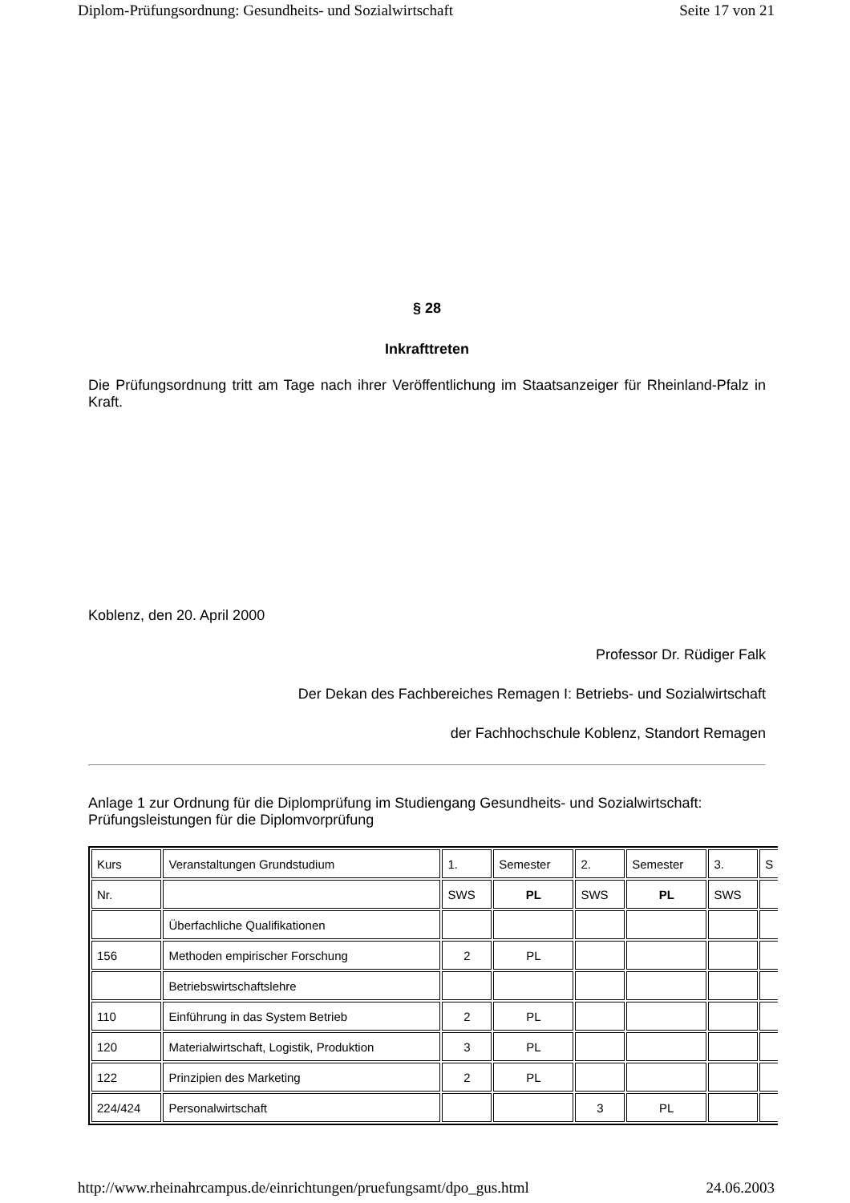Diplom-Prüfungsordnung: Gesundheits- und Sozialwirtschaft Seite 17 von 21
§ 28
Inkrafttreten
Die Prüfungsordnung tritt am Tage nach ihrer Veröffentlichung im Staatsanzeiger für Rheinland-Pfalz in Kraft.
Koblenz, den 20. April 2000
Professor Dr. Rüdiger Falk
Der Dekan des Fachbereiches Remagen I: Betriebs- und Sozialwirtschaft
der Fachhochschule Koblenz, Standort Remagen
Anlage 1 zur Ordnung für die Diplomprüfung im Studiengang Gesundheits- und Sozialwirtschaft: Prüfungsleistungen für die Diplomvorprüfung
| Kurs | Veranstaltungen Grundstudium | 1. | Semester | 2. | Semester | 3. | S |
| Nr. | | SWS | PL | SWS | PL | SWS | |
| | Überfachliche Qualifikationen | | | | | | |
| 156 | Methoden empirischer Forschung | 2 | PL | | | | |
| | Betriebswirtschaftslehre | | | | | | |
| 110 | Einführung in das System Betrieb | 2 | PL | | | | |
| 120 | Materialwirtschaft, Logistik, Produktion | 3 | PL | | | | |
| 122 | Prinzipien des Marketing | 2 | PL | | | | |
| 224/424 | Personalwirtschaft | | | 3 | PL | | |
http://www.rheinahrcampus.de/einrichtungen/pruefungsamt/dpo_gus.html 24.06.2003